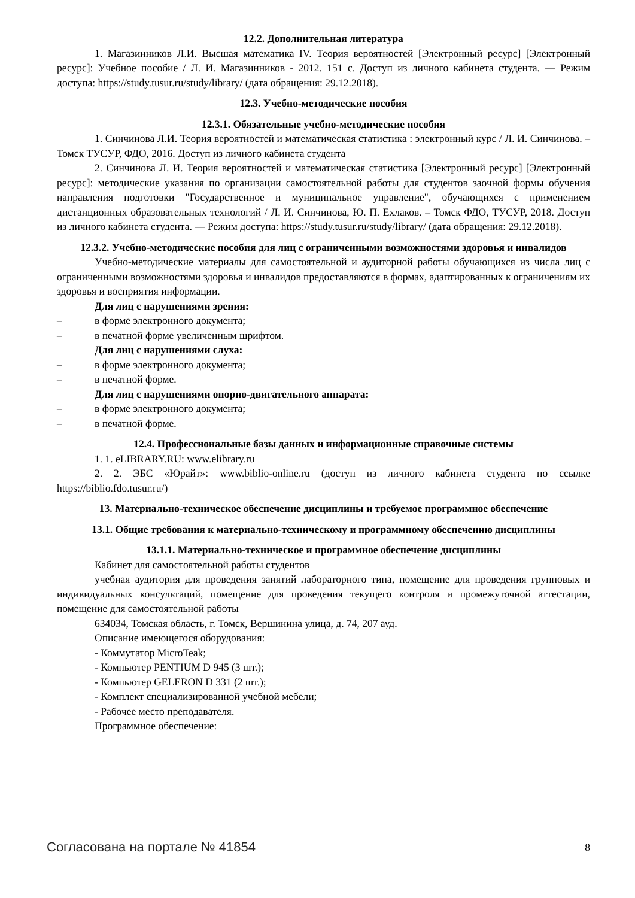12.2. Дополнительная литература
1. Магазинников Л.И. Высшая математика IV. Теория вероятностей [Электронный ресурс] [Электронный ресурс]: Учебное пособие / Л. И. Магазинников - 2012. 151 с. Доступ из личного кабинета студента. — Режим доступа: https://study.tusur.ru/study/library/ (дата обращения: 29.12.2018).
12.3. Учебно-методические пособия
12.3.1. Обязательные учебно-методические пособия
1. Синчинова Л.И. Теория вероятностей и математическая статистика : электронный курс / Л. И. Синчинова. – Томск ТУСУР, ФДО, 2016. Доступ из личного кабинета студента
2. Синчинова Л. И. Теория вероятностей и математическая статистика [Электронный ресурс] [Электронный ресурс]: методические указания по организации самостоятельной работы для студентов заочной формы обучения направления подготовки "Государственное и муниципальное управление", обучающихся с применением дистанционных образовательных технологий / Л. И. Синчинова, Ю. П. Ехлаков. – Томск ФДО, ТУСУР, 2018. Доступ из личного кабинета студента. — Режим доступа: https://study.tusur.ru/study/library/ (дата обращения: 29.12.2018).
12.3.2. Учебно-методические пособия для лиц с ограниченными возможностями здоровья и инвалидов
Учебно-методические материалы для самостоятельной и аудиторной работы обучающихся из числа лиц с ограниченными возможностями здоровья и инвалидов предоставляются в формах, адаптированных к ограничениям их здоровья и восприятия информации.
Для лиц с нарушениями зрения:
– в форме электронного документа;
– в печатной форме увеличенным шрифтом.
Для лиц с нарушениями слуха:
– в форме электронного документа;
– в печатной форме.
Для лиц с нарушениями опорно-двигательного аппарата:
– в форме электронного документа;
– в печатной форме.
12.4. Профессиональные базы данных и информационные справочные системы
1. 1. eLIBRARY.RU: www.elibrary.ru
2. 2. ЭБС «Юрайт»: www.biblio-online.ru (доступ из личного кабинета студента по ссылке https://biblio.fdo.tusur.ru/)
13. Материально-техническое обеспечение дисциплины и требуемое программное обеспечение
13.1. Общие требования к материально-техническому и программному обеспечению дисциплины
13.1.1. Материально-техническое и программное обеспечение дисциплины
Кабинет для самостоятельной работы студентов
учебная аудитория для проведения занятий лабораторного типа, помещение для проведения групповых и индивидуальных консультаций, помещение для проведения текущего контроля и промежуточной аттестации, помещение для самостоятельной работы
634034, Томская область, г. Томск, Вершинина улица, д. 74, 207 ауд.
Описание имеющегося оборудования:
- Коммутатор MicroTeak;
- Компьютер PENTIUM D 945 (3 шт.);
- Компьютер GELERON D 331 (2 шт.);
- Комплект специализированной учебной мебели;
- Рабочее место преподавателя.
Программное обеспечение:
Согласована на портале № 41854 8